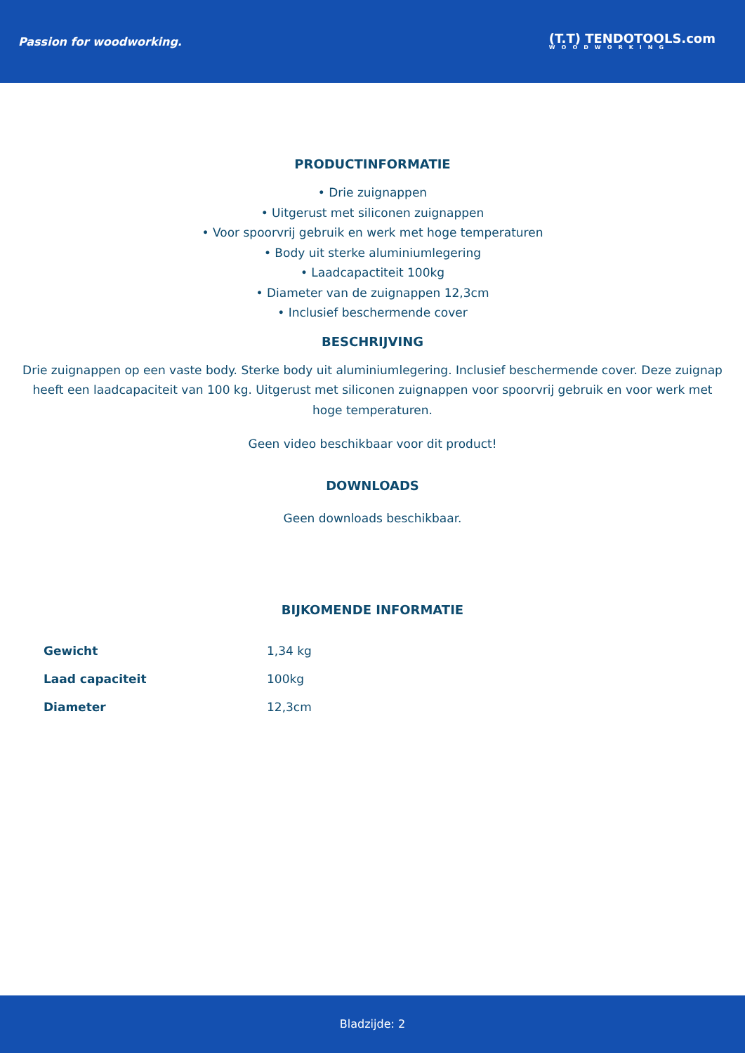Passion for woodworking.
(T.T) TENDOTOOLS.com
WOODWORKING
PRODUCTINFORMATIE
• Drie zuignappen
• Uitgerust met siliconen zuignappen
• Voor spoorvrij gebruik en werk met hoge temperaturen
• Body uit sterke aluminiumlegering
• Laadcapactiteit 100kg
• Diameter van de zuignappen 12,3cm
• Inclusief beschermende cover
BESCHRIJVING
Drie zuignappen op een vaste body. Sterke body uit aluminiumlegering. Inclusief beschermende cover. Deze zuignap heeft een laadcapaciteit van 100 kg. Uitgerust met siliconen zuignappen voor spoorvrij gebruik en voor werk met hoge temperaturen.
Geen video beschikbaar voor dit product!
DOWNLOADS
Geen downloads beschikbaar.
BIJKOMENDE INFORMATIE
| Gewicht | 1,34 kg |
| Laad capaciteit | 100kg |
| Diameter | 12,3cm |
Bladzijde: 2